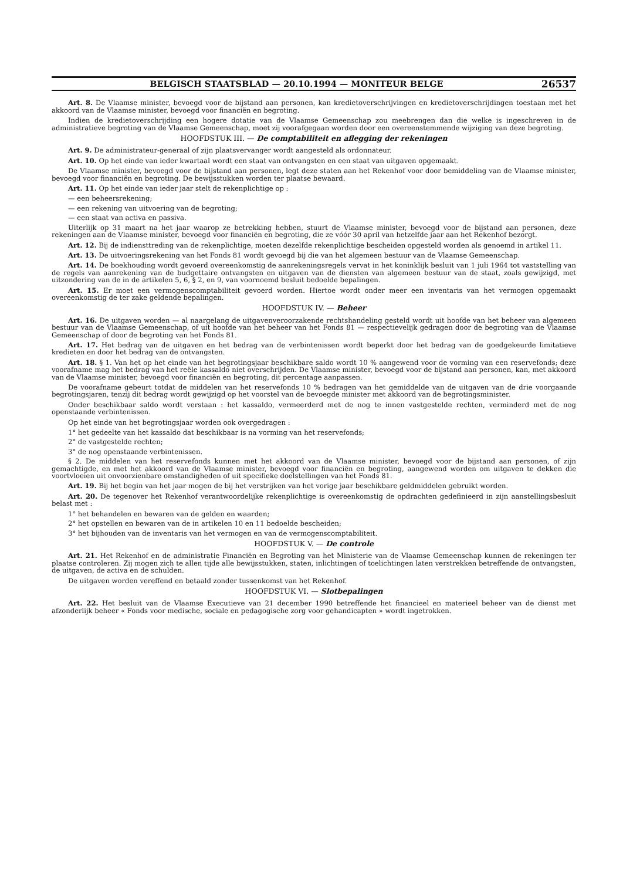BELGISCH STAATSBLAD — 20.10.1994 — MONITEUR BELGE 26537
Art. 8. De Vlaamse minister, bevoegd voor de bijstand aan personen, kan kredietoverschrijvingen en kredietoverschrijdingen toestaan met het akkoord van de Vlaamse minister, bevoegd voor financiën en begroting.
Indien de kredietoverschrijding een hogere dotatie van de Vlaamse Gemeenschap zou meebrengen dan die welke is ingeschreven in de administratieve begroting van de Vlaamse Gemeenschap, moet zij voorafgegaan worden door een overeenstemmende wijziging van deze begroting.
HOOFDSTUK III. — De comptabiliteit en aflegging der rekeningen
Art. 9. De administrateur-generaal of zijn plaatsvervanger wordt aangesteld als ordonnateur.
Art. 10. Op het einde van ieder kwartaal wordt een staat van ontvangsten en een staat van uitgaven opgemaakt.
De Vlaamse minister, bevoegd voor de bijstand aan personen, legt deze staten aan het Rekenhof voor door bemiddeling van de Vlaamse minister, bevoegd voor financiën en begroting. De bewijsstukken worden ter plaatse bewaard.
Art. 11. Op het einde van ieder jaar stelt de rekenplichtige op :
— een beheersrekening;
— een rekening van uitvoering van de begroting;
— een staat van activa en passiva.
Uiterlijk op 31 maart na het jaar waarop ze betrekking hebben, stuurt de Vlaamse minister, bevoegd voor de bijstand aan personen, deze rekeningen aan de Vlaamse minister, bevoegd voor financiën en begroting, die ze vóór 30 april van hetzelfde jaar aan het Rekenhof bezorgt.
Art. 12. Bij de indiensttreding van de rekenplichtige, moeten dezelfde rekenplichtige bescheiden opgesteld worden als genoemd in artikel 11.
Art. 13. De uitvoeringsrekening van het Fonds 81 wordt gevoegd bij die van het algemeen bestuur van de Vlaamse Gemeenschap.
Art. 14. De boekhouding wordt gevoerd overeenkomstig de aanrekeningsregels vervat in het koninklijk besluit van 1 juli 1964 tot vaststelling van de regels van aanrekening van de budgettaire ontvangsten en uitgaven van de diensten van algemeen bestuur van de staat, zoals gewijzigd, met uitzondering van de in de artikelen 5, 6, § 2, en 9, van voornoemd besluit bedoelde bepalingen.
Art. 15. Er moet een vermogenscomptabiliteit gevoerd worden. Hiertoe wordt onder meer een inventaris van het vermogen opgemaakt overeenkomstig de ter zake geldende bepalingen.
HOOFDSTUK IV. — Beheer
Art. 16. De uitgaven worden — al naargelang de uitgavenveroorzakende rechtshandeling gesteld wordt uit hoofde van het beheer van algemeen bestuur van de Vlaamse Gemeenschap, of uit hoofde van het beheer van het Fonds 81 — respectievelijk gedragen door de begroting van de Vlaamse Gemeenschap of door de begroting van het Fonds 81.
Art. 17. Het bedrag van de uitgaven en het bedrag van de verbintenissen wordt beperkt door het bedrag van de goedgekeurde limitatieve kredieten en door het bedrag van de ontvangsten.
Art. 18. § 1. Van het op het einde van het begrotingsjaar beschikbare saldo wordt 10 % aangewend voor de vorming van een reservefonds; deze voorafname mag het bedrag van het reële kassaldo niet overschrijden. De Vlaamse minister, bevoegd voor de bijstand aan personen, kan, met akkoord van de Vlaamse minister, bevoegd voor financiën en begroting, dit percentage aanpassen.
De voorafname gebeurt totdat de middelen van het reservefonds 10 % bedragen van het gemiddelde van de uitgaven van de drie voorgaande begrotingsjaren, tenzij dit bedrag wordt gewijzigd op het voorstel van de bevoegde minister met akkoord van de begrotingsminister.
Onder beschikbaar saldo wordt verstaan : het kassaldo, vermeerderd met de nog te innen vastgestelde rechten, verminderd met de nog openstaande verbintenissen.
Op het einde van het begrotingsjaar worden ook overgedragen :
1° het gedeelte van het kassaldo dat beschikbaar is na vorming van het reservefonds;
2° de vastgestelde rechten;
3° de nog openstaande verbintenissen.
§ 2. De middelen van het reservefonds kunnen met het akkoord van de Vlaamse minister, bevoegd voor de bijstand aan personen, of zijn gemachtigde, en met het akkoord van de Vlaamse minister, bevoegd voor financiën en begroting, aangewend worden om uitgaven te dekken die voortvloeien uit onvoorzienbare omstandigheden of uit specifieke doelstellingen van het Fonds 81.
Art. 19. Bij het begin van het jaar mogen de bij het verstrijken van het vorige jaar beschikbare geldmiddelen gebruikt worden.
Art. 20. De tegenover het Rekenhof verantwoordelijke rekenplichtige is overeenkomstig de opdrachten gedefinieerd in zijn aanstellingsbesluit belast met :
1° het behandelen en bewaren van de gelden en waarden;
2° het opstellen en bewaren van de in artikelen 10 en 11 bedoelde bescheiden;
3° het bijhouden van de inventaris van het vermogen en van de vermogenscomptabiliteit.
HOOFDSTUK V. — De controle
Art. 21. Het Rekenhof en de administratie Financiën en Begroting van het Ministerie van de Vlaamse Gemeenschap kunnen de rekeningen ter plaatse controleren. Zij mogen zich te allen tijde alle bewijsstukken, staten, inlichtingen of toelichtingen laten verstrekken betreffende de ontvangsten, de uitgaven, de activa en de schulden.
De uitgaven worden vereffend en betaald zonder tussenkomst van het Rekenhof.
HOOFDSTUK VI. — Slotbepalingen
Art. 22. Het besluit van de Vlaamse Executieve van 21 december 1990 betreffende het financieel en materieel beheer van de dienst met afzonderlijk beheer « Fonds voor medische, sociale en pedagogische zorg voor gehandicapten » wordt ingetrokken.